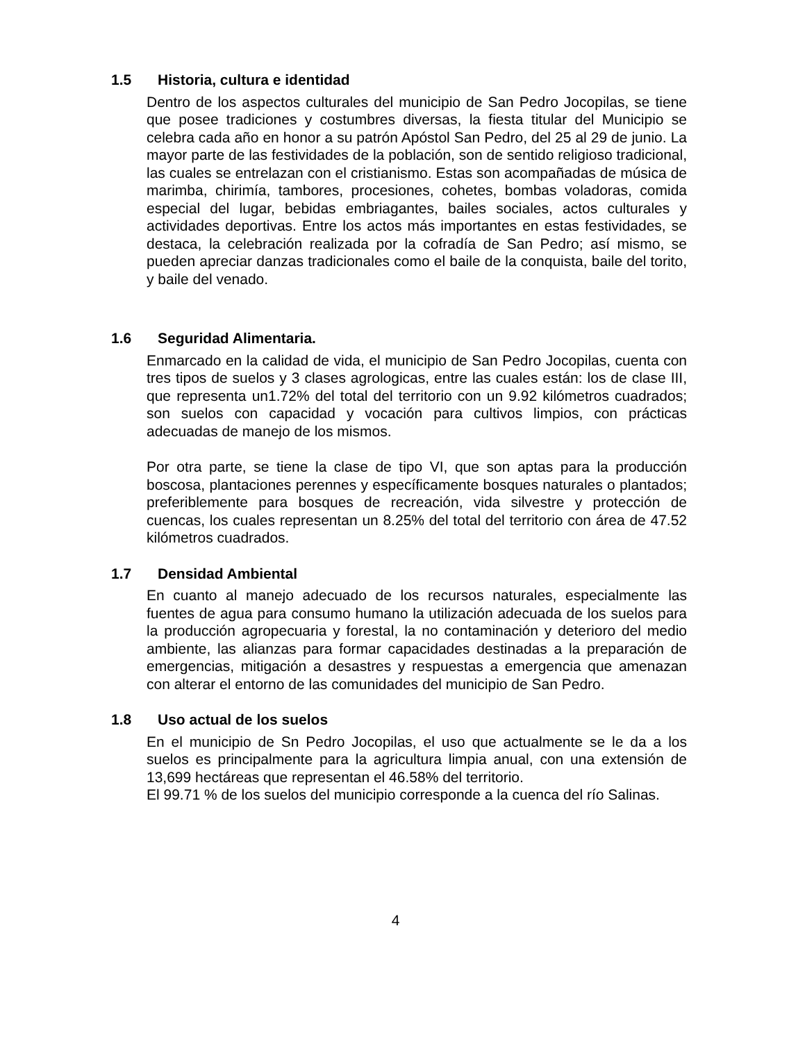1.5 Historia, cultura e identidad
Dentro de los aspectos culturales del municipio de San Pedro Jocopilas, se tiene que posee tradiciones y costumbres diversas, la fiesta titular del Municipio se celebra cada año en honor a su patrón Apóstol San Pedro, del 25 al 29 de junio. La mayor parte de las festividades de la población, son de sentido religioso tradicional, las cuales se entrelazan con el cristianismo. Estas son acompañadas de música de marimba, chirimía, tambores, procesiones, cohetes, bombas voladoras, comida especial del lugar, bebidas embriagantes, bailes sociales, actos culturales y actividades deportivas. Entre los actos más importantes en estas festividades, se destaca, la celebración realizada por la cofradía de San Pedro; así mismo, se pueden apreciar danzas tradicionales como el baile de la conquista, baile del torito, y baile del venado.
1.6 Seguridad Alimentaria.
Enmarcado en la calidad de vida, el municipio de San Pedro Jocopilas, cuenta con tres tipos de suelos y 3 clases agrologicas, entre las cuales están: los de clase III, que representa un1.72% del total del territorio con un 9.92 kilómetros cuadrados; son suelos con capacidad y vocación para cultivos limpios, con prácticas adecuadas de manejo de los mismos.
Por otra parte, se tiene la clase de tipo VI, que son aptas para la producción boscosa, plantaciones perennes y específicamente bosques naturales o plantados; preferiblemente para bosques de recreación, vida silvestre y protección de cuencas, los cuales representan un 8.25% del total del territorio con área de 47.52 kilómetros cuadrados.
1.7 Densidad Ambiental
En cuanto al manejo adecuado de los recursos naturales, especialmente las fuentes de agua para consumo humano la utilización adecuada de los suelos para la producción agropecuaria y forestal, la no contaminación y deterioro del medio ambiente, las alianzas para formar capacidades destinadas a la preparación de emergencias, mitigación a desastres y respuestas a emergencia que amenazan con alterar el entorno de las comunidades del municipio de San Pedro.
1.8 Uso actual de los suelos
En el municipio de Sn Pedro Jocopilas, el uso que actualmente se le da a los suelos es principalmente para la agricultura limpia anual, con una extensión de 13,699 hectáreas que representan el 46.58% del territorio.
El 99.71 % de los suelos del municipio corresponde a la cuenca del río Salinas.
4